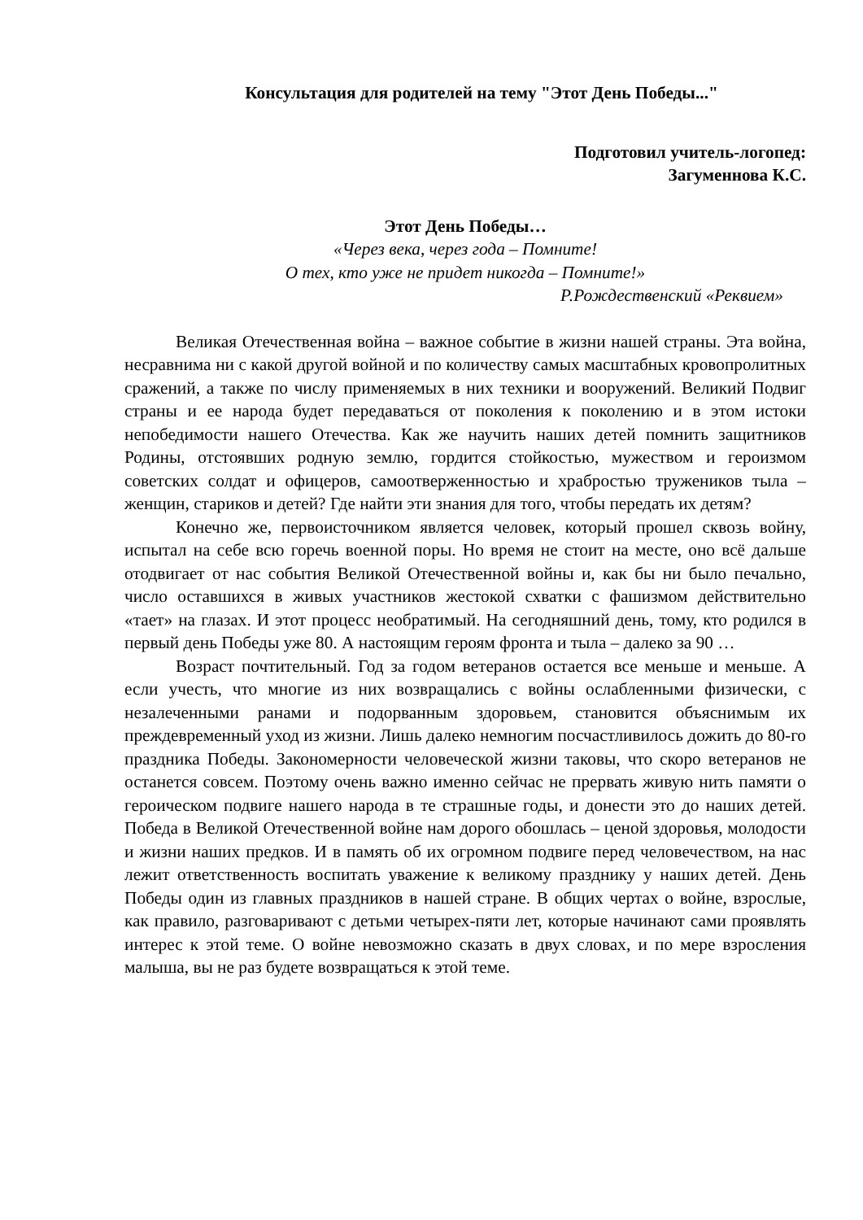Консультация для родителей на тему "Этот День Победы..."
Подготовил учитель-логопед:
Загуменнова К.С.
Этот День Победы…
«Через века, через года – Помните!
О тех, кто уже не придет никогда – Помните!»
Р.Рождественский «Реквием»
Великая Отечественная война – важное событие в жизни нашей страны. Эта война, несравнима ни с какой другой войной и по количеству самых масштабных кровопролитных сражений, а также по числу применяемых в них техники и вооружений. Великий Подвиг страны и ее народа будет передаваться от поколения к поколению и в этом истоки непобедимости нашего Отечества. Как же научить наших детей помнить защитников Родины, отстоявших родную землю, гордится стойкостью, мужеством и героизмом советских солдат и офицеров, самоотверженностью и храбростью тружеников тыла – женщин, стариков и детей? Где найти эти знания для того, чтобы передать их детям?
Конечно же, первоисточником является человек, который прошел сквозь войну, испытал на себе всю горечь военной поры. Но время не стоит на месте, оно всё дальше отодвигает от нас события Великой Отечественной войны и, как бы ни было печально, число оставшихся в живых участников жестокой схватки с фашизмом действительно «тает» на глазах. И этот процесс необратимый. На сегодняшний день, тому, кто родился в первый день Победы уже 80. А настоящим героям фронта и тыла – далеко за 90 …
Возраст почтительный. Год за годом ветеранов остается все меньше и меньше. А если учесть, что многие из них возвращались с войны ослабленными физически, с незалеченными ранами и подорванным здоровьем, становится объяснимым их преждевременный уход из жизни. Лишь далеко немногим посчастливилось дожить до 80-го праздника Победы. Закономерности человеческой жизни таковы, что скоро ветеранов не останется совсем. Поэтому очень важно именно сейчас не прервать живую нить памяти о героическом подвиге нашего народа в те страшные годы, и донести это до наших детей. Победа в Великой Отечественной войне нам дорого обошлась – ценой здоровья, молодости и жизни наших предков. И в память об их огромном подвиге перед человечеством, на нас лежит ответственность воспитать уважение к великому празднику у наших детей. День Победы один из главных праздников в нашей стране. В общих чертах о войне, взрослые, как правило, разговаривают с детьми четырех-пяти лет, которые начинают сами проявлять интерес к этой теме. О войне невозможно сказать в двух словах, и по мере взросления малыша, вы не раз будете возвращаться к этой теме.